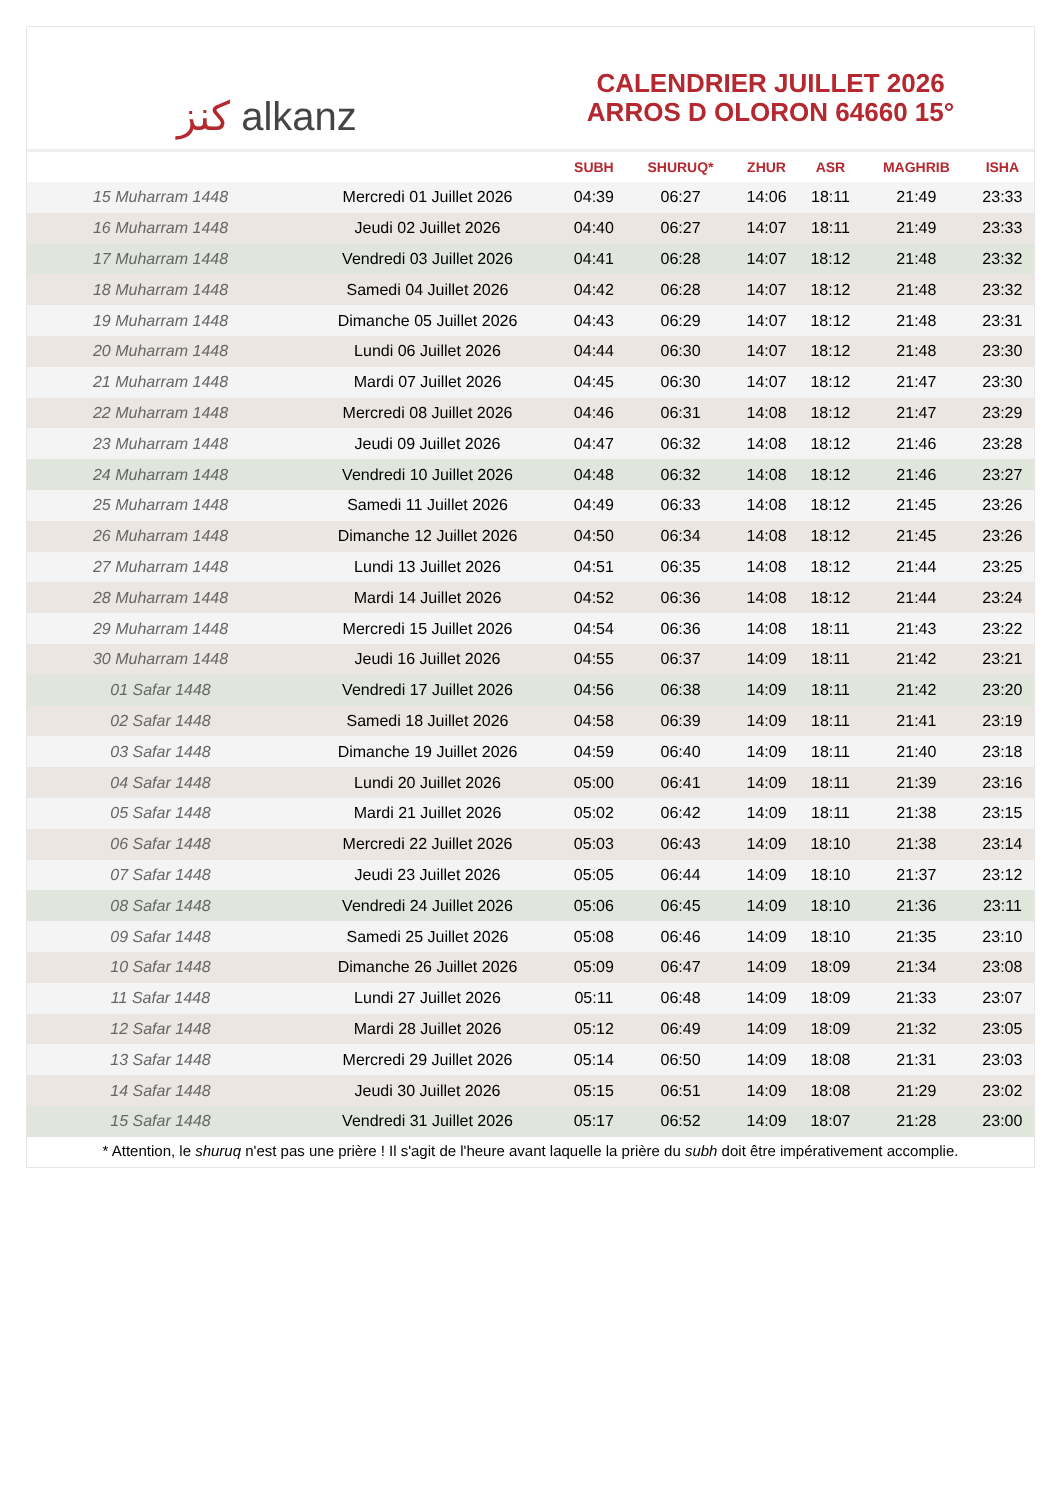ﻛﻨﺰ alkanz
CALENDRIER JUILLET 2026
ARROS D OLORON 64660 15°
| | | SUBH | SHURUQ* | ZHUR | ASR | MAGHRIB | ISHA |
| --- | --- | --- | --- | --- | --- | --- | --- |
| 15 Muharram 1448 | Mercredi 01 Juillet 2026 | 04:39 | 06:27 | 14:06 | 18:11 | 21:49 | 23:33 |
| 16 Muharram 1448 | Jeudi 02 Juillet 2026 | 04:40 | 06:27 | 14:07 | 18:11 | 21:49 | 23:33 |
| 17 Muharram 1448 | Vendredi 03 Juillet 2026 | 04:41 | 06:28 | 14:07 | 18:12 | 21:48 | 23:32 |
| 18 Muharram 1448 | Samedi 04 Juillet 2026 | 04:42 | 06:28 | 14:07 | 18:12 | 21:48 | 23:32 |
| 19 Muharram 1448 | Dimanche 05 Juillet 2026 | 04:43 | 06:29 | 14:07 | 18:12 | 21:48 | 23:31 |
| 20 Muharram 1448 | Lundi 06 Juillet 2026 | 04:44 | 06:30 | 14:07 | 18:12 | 21:48 | 23:30 |
| 21 Muharram 1448 | Mardi 07 Juillet 2026 | 04:45 | 06:30 | 14:07 | 18:12 | 21:47 | 23:30 |
| 22 Muharram 1448 | Mercredi 08 Juillet 2026 | 04:46 | 06:31 | 14:08 | 18:12 | 21:47 | 23:29 |
| 23 Muharram 1448 | Jeudi 09 Juillet 2026 | 04:47 | 06:32 | 14:08 | 18:12 | 21:46 | 23:28 |
| 24 Muharram 1448 | Vendredi 10 Juillet 2026 | 04:48 | 06:32 | 14:08 | 18:12 | 21:46 | 23:27 |
| 25 Muharram 1448 | Samedi 11 Juillet 2026 | 04:49 | 06:33 | 14:08 | 18:12 | 21:45 | 23:26 |
| 26 Muharram 1448 | Dimanche 12 Juillet 2026 | 04:50 | 06:34 | 14:08 | 18:12 | 21:45 | 23:26 |
| 27 Muharram 1448 | Lundi 13 Juillet 2026 | 04:51 | 06:35 | 14:08 | 18:12 | 21:44 | 23:25 |
| 28 Muharram 1448 | Mardi 14 Juillet 2026 | 04:52 | 06:36 | 14:08 | 18:12 | 21:44 | 23:24 |
| 29 Muharram 1448 | Mercredi 15 Juillet 2026 | 04:54 | 06:36 | 14:08 | 18:11 | 21:43 | 23:22 |
| 30 Muharram 1448 | Jeudi 16 Juillet 2026 | 04:55 | 06:37 | 14:09 | 18:11 | 21:42 | 23:21 |
| 01 Safar 1448 | Vendredi 17 Juillet 2026 | 04:56 | 06:38 | 14:09 | 18:11 | 21:42 | 23:20 |
| 02 Safar 1448 | Samedi 18 Juillet 2026 | 04:58 | 06:39 | 14:09 | 18:11 | 21:41 | 23:19 |
| 03 Safar 1448 | Dimanche 19 Juillet 2026 | 04:59 | 06:40 | 14:09 | 18:11 | 21:40 | 23:18 |
| 04 Safar 1448 | Lundi 20 Juillet 2026 | 05:00 | 06:41 | 14:09 | 18:11 | 21:39 | 23:16 |
| 05 Safar 1448 | Mardi 21 Juillet 2026 | 05:02 | 06:42 | 14:09 | 18:11 | 21:38 | 23:15 |
| 06 Safar 1448 | Mercredi 22 Juillet 2026 | 05:03 | 06:43 | 14:09 | 18:10 | 21:38 | 23:14 |
| 07 Safar 1448 | Jeudi 23 Juillet 2026 | 05:05 | 06:44 | 14:09 | 18:10 | 21:37 | 23:12 |
| 08 Safar 1448 | Vendredi 24 Juillet 2026 | 05:06 | 06:45 | 14:09 | 18:10 | 21:36 | 23:11 |
| 09 Safar 1448 | Samedi 25 Juillet 2026 | 05:08 | 06:46 | 14:09 | 18:10 | 21:35 | 23:10 |
| 10 Safar 1448 | Dimanche 26 Juillet 2026 | 05:09 | 06:47 | 14:09 | 18:09 | 21:34 | 23:08 |
| 11 Safar 1448 | Lundi 27 Juillet 2026 | 05:11 | 06:48 | 14:09 | 18:09 | 21:33 | 23:07 |
| 12 Safar 1448 | Mardi 28 Juillet 2026 | 05:12 | 06:49 | 14:09 | 18:09 | 21:32 | 23:05 |
| 13 Safar 1448 | Mercredi 29 Juillet 2026 | 05:14 | 06:50 | 14:09 | 18:08 | 21:31 | 23:03 |
| 14 Safar 1448 | Jeudi 30 Juillet 2026 | 05:15 | 06:51 | 14:09 | 18:08 | 21:29 | 23:02 |
| 15 Safar 1448 | Vendredi 31 Juillet 2026 | 05:17 | 06:52 | 14:09 | 18:07 | 21:28 | 23:00 |
* Attention, le shuruq n'est pas une prière ! Il s'agit de l'heure avant laquelle la prière du subh doit être impérativement accomplie.